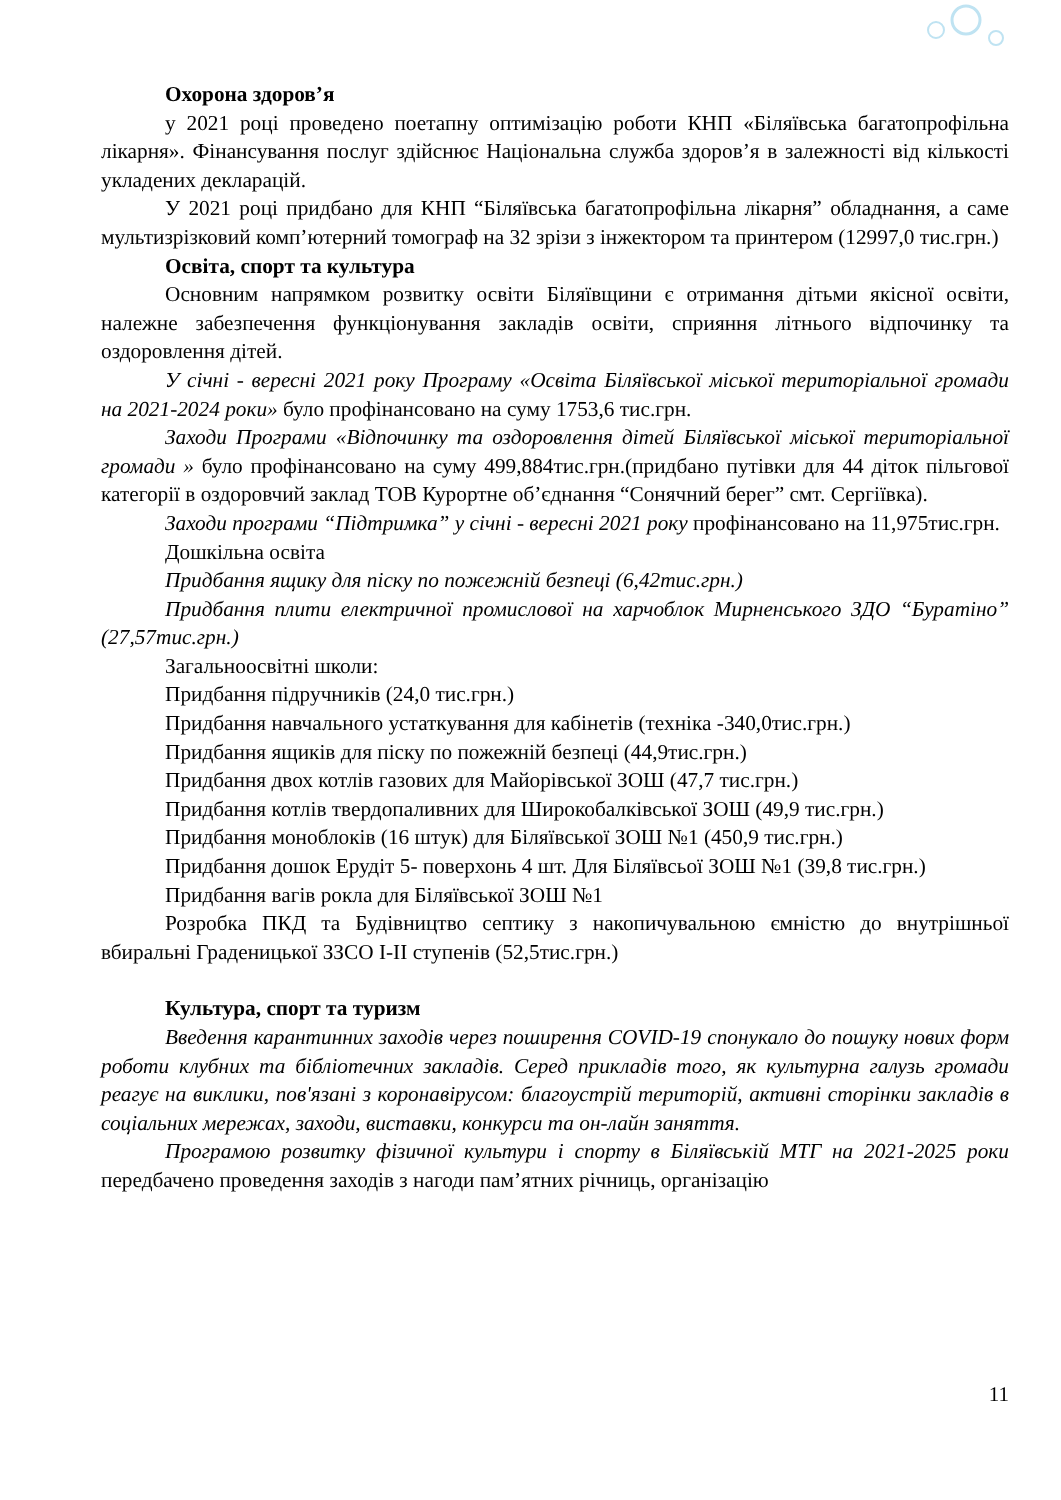Охорона здоров’я
у 2021 році проведено поетапну оптимізацію роботи КНП «Біляївська багатопрофільна лікарня». Фінансування послуг здійснює Національна служба здоров’я в залежності від кількості укладених декларацій.
У 2021 році придбано для КНП “Біляївська багатопрофільна лікарня” обладнання, а саме мультизрізковий комп’ютерний томограф на 32 зрізи з інжектором та принтером (12997,0 тис.грн.)
Освіта, спорт та культура
Основним напрямком розвитку освіти Біляївщини є отримання дітьми якісної освіти, належне забезпечення функціонування закладів освіти, сприяння літнього відпочинку та оздоровлення дітей.
У січні - вересні 2021 року Програму «Освіта Біляївської міської територіальної громади на 2021-2024 роки» було профінансовано на суму 1753,6 тис.грн.
Заходи Програми «Відпочинку та оздоровлення дітей Біляївської міської територіальної громади » було профінансовано на суму 499,884тис.грн.(придбано путівки для 44 діток пільгової категорії в оздоровчий заклад ТОВ Курортне об’єднання “Сонячний берег” смт. Сергіївка).
Заходи програми “Підтримка” у січні - вересні 2021 року профінансовано на 11,975тис.грн.
Дошкільна освіта
Придбання ящику для піску по пожежній безпеці (6,42тис.грн.)
Придбання плити електричної промислової на харчоблок Мирненського ЗДО “Буратіно” (27,57тис.грн.)
Загальноосвітні школи:
Придбання підручників (24,0 тис.грн.)
Придбання навчального устаткування для кабінетів (техніка -340,0тис.грн.)
Придбання ящиків для піску по пожежній безпеці (44,9тис.грн.)
Придбання двох котлів газових для Майорівської ЗОШ (47,7 тис.грн.)
Придбання котлів твердопаливних для Широкобалківської ЗОШ (49,9 тис.грн.)
Придбання моноблоків (16 штук) для Біляївської ЗОШ №1 (450,9 тис.грн.)
Придбання дошок Ерудіт 5- поверхонь 4 шт. Для Біляївсьої ЗОШ №1 (39,8 тис.грн.)
Придбання вагів рокла для Біляївської ЗОШ №1
Розробка ПКД та Будівництво септику з накопичувальною ємністю до внутрішньої вбиральні Граденицької ЗЗСО І-ІІ ступенів (52,5тис.грн.)
Культура, спорт та туризм
Введення карантинних заходів через поширення COVID-19 спонукало до пошуку нових форм роботи клубних та бібліотечних закладів. Серед прикладів того, як культурна галузь громади реагує на виклики, пов'язані з коронавірусом: благоустрій територій, активні сторінки закладів в соціальних мережах, заходи, виставки, конкурси та он-лайн заняття.
Програмою розвитку фізичної культури і спорту в Біляївській МТГ на 2021-2025 роки передбачено проведення заходів з нагоди пам’ятних річниць, організацію
11